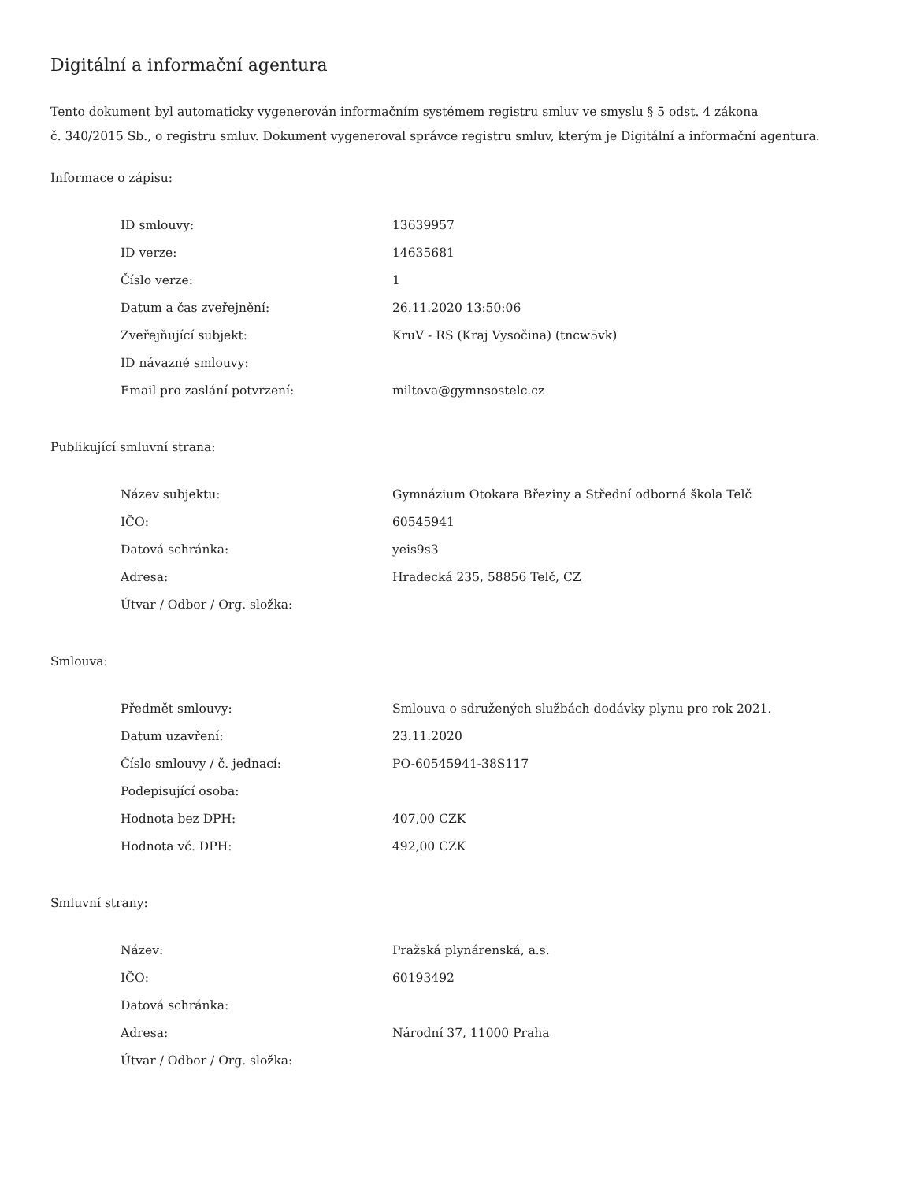Digitální a informační agentura
Tento dokument byl automaticky vygenerován informačním systémem registru smluv ve smyslu § 5 odst. 4 zákona
č. 340/2015 Sb., o registru smluv. Dokument vygeneroval správce registru smluv, kterým je Digitální a informační agentura.
Informace o zápisu:
| ID smlouvy: | 13639957 |
| ID verze: | 14635681 |
| Číslo verze: | 1 |
| Datum a čas zveřejnění: | 26.11.2020 13:50:06 |
| Zveřejňující subjekt: | KruV - RS (Kraj Vysočina) (tncw5vk) |
| ID návazné smlouvy: | |
| Email pro zaslání potvrzení: | miltova@gymnsostelc.cz |
Publikující smluvní strana:
| Název subjektu: | Gymnázium Otokara Březiny a Střední odborná škola Telč |
| IČO: | 60545941 |
| Datová schránka: | yeis9s3 |
| Adresa: | Hradecká 235, 58856 Telč, CZ |
| Útvar / Odbor / Org. složka: | |
Smlouva:
| Předmět smlouvy: | Smlouva o sdružených službách dodávky plynu pro rok 2021. |
| Datum uzavření: | 23.11.2020 |
| Číslo smlouvy / č. jednací: | PO-60545941-38S117 |
| Podepisující osoba: | |
| Hodnota bez DPH: | 407,00 CZK |
| Hodnota vč. DPH: | 492,00 CZK |
Smluvní strany:
| Název: | Pražská plynárenská, a.s. |
| IČO: | 60193492 |
| Datová schránka: | |
| Adresa: | Národní 37, 11000 Praha |
| Útvar / Odbor / Org. složka: | |